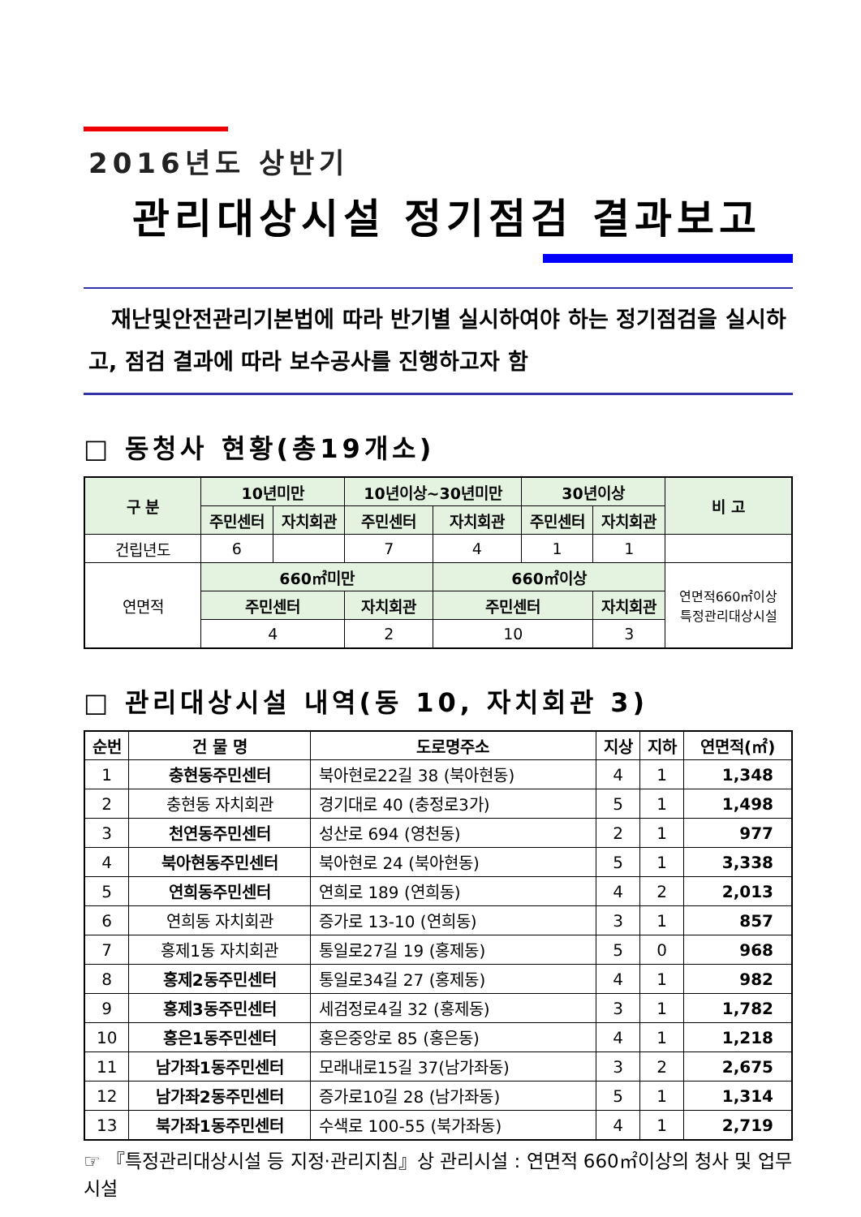2016년도 상반기
관리대상시설 정기점검 결과보고
재난및안전관리기본법에 따라 반기별 실시하여야 하는 정기점검을 실시하고, 점검 결과에 따라 보수공사를 진행하고자 함
□ 동청사 현황(총19개소)
| 구 분 | 10년미만 | | 10년이상~30년미만 | | 30년이상 | | 비 고 |
| --- | --- | --- | --- | --- | --- | --- | --- |
| | 주민센터 | 자치회관 | 주민센터 | 자치회관 | 주민센터 | 자치회관 | |
| 건립년도 | 6 | | 7 | 4 | 1 | 1 | |
| 연면적 | 660㎡미만 | | | 660㎡이상 | | | 연면적660㎡이상 특정관리대상시설 |
| | 주민센터 | | 자치회관 | 주민센터 | | 자치회관 | |
| | 4 | | 2 | 10 | | 3 | |
□ 관리대상시설 내역(동 10, 자치회관 3)
| 순번 | 건 물 명 | 도로명주소 | 지상 | 지하 | 연면적(㎡) |
| --- | --- | --- | --- | --- | --- |
| 1 | 충현동주민센터 | 북아현로22길 38 (북아현동) | 4 | 1 | 1,348 |
| 2 | 충현동 자치회관 | 경기대로 40 (충정로3가) | 5 | 1 | 1,498 |
| 3 | 천연동주민센터 | 성산로 694 (영천동) | 2 | 1 | 977 |
| 4 | 북아현동주민센터 | 북아현로 24 (북아현동) | 5 | 1 | 3,338 |
| 5 | 연희동주민센터 | 연희로 189 (연희동) | 4 | 2 | 2,013 |
| 6 | 연희동 자치회관 | 증가로 13-10 (연희동) | 3 | 1 | 857 |
| 7 | 홍제1동 자치회관 | 통일로27길 19 (홍제동) | 5 | 0 | 968 |
| 8 | 홍제2동주민센터 | 통일로34길 27 (홍제동) | 4 | 1 | 982 |
| 9 | 홍제3동주민센터 | 세검정로4길 32 (홍제동) | 3 | 1 | 1,782 |
| 10 | 홍은1동주민센터 | 홍은중앙로 85 (홍은동) | 4 | 1 | 1,218 |
| 11 | 남가좌1동주민센터 | 모래내로15길 37(남가좌동) | 3 | 2 | 2,675 |
| 12 | 남가좌2동주민센터 | 증가로10길 28 (남가좌동) | 5 | 1 | 1,314 |
| 13 | 북가좌1동주민센터 | 수색로 100-55 (북가좌동) | 4 | 1 | 2,719 |
☞ 『특정관리대상시설 등 지정·관리지침』상 관리시설 : 연면적 660㎡이상의 청사 및 업무시설